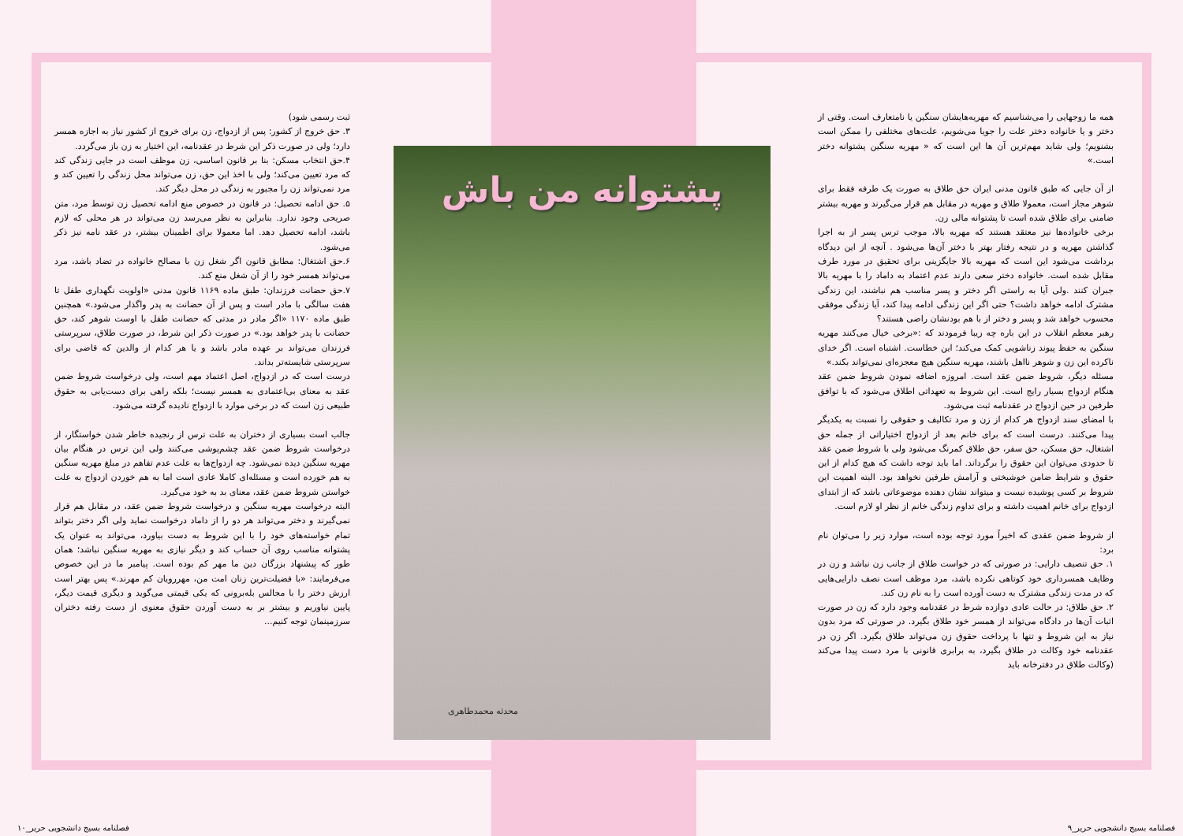همه ما زوجهایی را می‌شناسیم که مهریه‌هایشان سنگین یا نامتعارف است. وقتی از دختر و یا خانواده دختر علت را جویا می‌شویم، علت‌های مختلفی را ممکن است بشنویم؛ ولی شاید مهم‌ترین آن ها این است که « مهریه سنگین پشتوانه دختر است.»
از آن جایی که طبق قانون مدنی ایران حق طلاق به صورت یک طرفه فقط برای شوهر مجاز است، معمولا طلاق و مهریه در مقابل هم قرار می‌گیرند و مهریه بیشتر ضامنی برای طلاق شده است تا پشتوانه مالی زن.
برخی خانواده‌ها نیز معتقد هستند که مهریه بالا، موجب ترس پسر از به اجرا گذاشتن مهریه و در نتیجه رفتار بهتر با دختر آن‌ها می‌شود . آنچه از این دیدگاه برداشت می‌شود این است که مهریه بالا جایگزینی برای تحقیق در مورد طرف مقابل شده است. خانواده دختر سعی دارند عدم اعتماد به داماد را با مهریه بالا جبران کنند .ولی آیا به راستی اگر دختر و پسر مناسب هم نباشند، این زندگی مشترک ادامه خواهد داشت؟ حتی اگر این زندگی ادامه پیدا کند، آیا زندگی موفقی محسوب خواهد شد و پسر و دختر از با هم بودنشان راضی هستند؟
رهبر معظم انقلاب در این باره چه زیبا فرمودند که :«برخی خیال می‌کنند مهریه سنگین به حفظ پیوند زناشویی کمک می‌کند؛ این خطاست. اشتباه است. اگر خدای ناکرده این زن و شوهر نااهل باشند، مهریه سنگین هیچ معجزه‌ای نمی‌تواند بکند.»
مسئله دیگر، شروط ضمن عقد است. امروزه اضافه نمودن شروط ضمن عقد هنگام ازدواج بسیار رایج است. این شروط به تعهداتی اطلاق می‌شود که با توافق طرفین در حین ازدواج در عقدنامه ثبت می‌شود.
با امضای سند ازدواج هر کدام از زن و مرد تکالیف و حقوقی را نسبت به یکدیگر پیدا می‌کنند. درست است که برای خانم بعد از ازدواج اختیاراتی از جمله حق اشتغال، حق مسکن، حق سفر، حق طلاق کمرنگ می‌شود ولی با شروط ضمن عقد تا حدودی می‌توان این حقوق را برگرداند. اما باید توجه داشت که هیچ کدام از این حقوق و شرایط ضامن خوشبختی و آرامش طرفین نخواهد بود. البته اهمیت این شروط بر کسی پوشیده نیست و میتواند نشان دهنده موضوعاتی باشد که از ابتدای ازدواج برای خانم اهمیت داشته و برای تداوم زندگی خانم از نظر او لازم است.
از شروط ضمن عقدی که اخیراً مورد توجه بوده است، موارد زیر را می‌توان نام برد:
۱. حق تنصیف دارایی: در صورتی که در خواست طلاق از جانب زن نباشد و زن در وظایف همسرداری خود کوتاهی نکرده باشد، مرد موظف است نصف دارایی‌هایی که در مدت زندگی مشترک به دست آورده است را به نام زن کند.
۲. حق طلاق: در حالت عادی دوازده شرط در عقدنامه وجود دارد که زن در صورت اثبات آن‌ها در دادگاه می‌تواند از همسر خود طلاق بگیرد. در صورتی که مرد بدون نیاز به این شروط و تنها با پرداخت حقوق زن می‌تواند طلاق بگیرد. اگر زن در عقدنامه خود وکالت در طلاق بگیرد، به برابری قانونی با مرد دست پیدا می‌کند (وکالت طلاق در دفترخانه باید
پشتوانه من باش
محدثه محمدطاهری
ثبت رسمی شود)
۳. حق خروج از کشور: پس از ازدواج، زن برای خروج از کشور نیاز به اجازه همسر دارد؛ ولی در صورت ذکر این شرط در عقدنامه، این اختیار به زن باز می‌گردد.
۴.حق انتخاب مسکن: بنا بر قانون اساسی، زن موظف است در جایی زندگی کند که مرد تعیین می‌کند؛ ولی با اخذ این حق، زن می‌تواند محل زندگی را تعیین کند و مرد نمی‌تواند زن را مجبور به زندگی در محل دیگر کند.
۵. حق ادامه تحصیل: در قانون در خصوص منع ادامه تحصیل زن توسط مرد، متن صریحی وجود ندارد. بنابراین به نظر می‌رسد زن می‌تواند در هر محلی که لازم باشد، ادامه تحصیل دهد. اما معمولا برای اطمینان بیشتر، در عقد نامه نیز ذکر می‌شود.
۶.حق اشتغال: مطابق قانون اگر شغل زن با مصالح خانواده در تضاد باشد، مرد می‌تواند همسر خود را از آن شغل منع کند.
۷.حق حضانت فرزندان: طبق ماده ۱۱۶۹ قانون مدنی «اولویت نگهداری طفل تا هفت سالگی با مادر است و پس از آن حضانت به پدر واگذار می‌شود.» همچنین طبق ماده ۱۱۷۰ «اگر مادر در مدتی که حضانت طفل با اوست شوهر کند، حق حضانت با پدر خواهد بود.» در صورت ذکر این شرط، در صورت طلاق، سرپرستی فرزندان می‌تواند بر عهده مادر باشد و یا هر کدام از والدین که قاضی برای سرپرستی شایسته‌تر بداند.
درست است که در ازدواج، اصل اعتماد مهم است، ولی درخواست شروط ضمن عقد به معنای بی‌اعتمادی به همسر نیست؛ بلکه راهی برای دست‌یابی به حقوق طبیعی زن است که در برخی موارد با ازدواج نادیده گرفته می‌شود.
جالب است بسیاری از دختران به علت ترس از رنجیده خاطر شدن خواستگار، از درخواست شروط ضمن عقد چشم‌پوشی می‌کنند ولی این ترس در هنگام بیان مهریه سنگین دیده نمی‌شود. چه ازدواج‌ها به علت عدم تفاهم در مبلغ مهریه سنگین به هم خورده است و مسئله‌ای کاملا عادی است اما به هم خوردن ازدواج به علت خواستن شروط ضمن عقد، معنای بد به خود می‌گیرد.
البته درخواست مهریه سنگین و درخواست شروط ضمن عقد، در مقابل هم قرار نمی‌گیرند و دختر می‌تواند هر دو را از داماد درخواست نماید ولی اگر دختر بتواند تمام خواسته‌های خود را با این شروط به دست بیاورد، می‌تواند به عنوان یک پشتوانه مناسب روی آن حساب کند و دیگر نیازی به مهریه سنگین نباشد؛ همان طور که پیشنهاد بزرگان دین ما مهر کم بوده است. پیامبر ما در این خصوص می‌فرمایند: «با فضیلت‌ترین زنان امت من، مهررویان کم مهرند.» پس بهتر است ارزش دختر را با مجالس بله‌برونی که یکی قیمتی می‌گوید و دیگری قیمت دیگر، پایین نیاوریم و بیشتر بر به دست آوردن حقوق معنوی از دست رفته دختران سرزمینمان توجه کنیم...
فصلنامه بسیج دانشجویی حریر_۹ فصلنامه بسیج دانشجویی حریر_۱۰